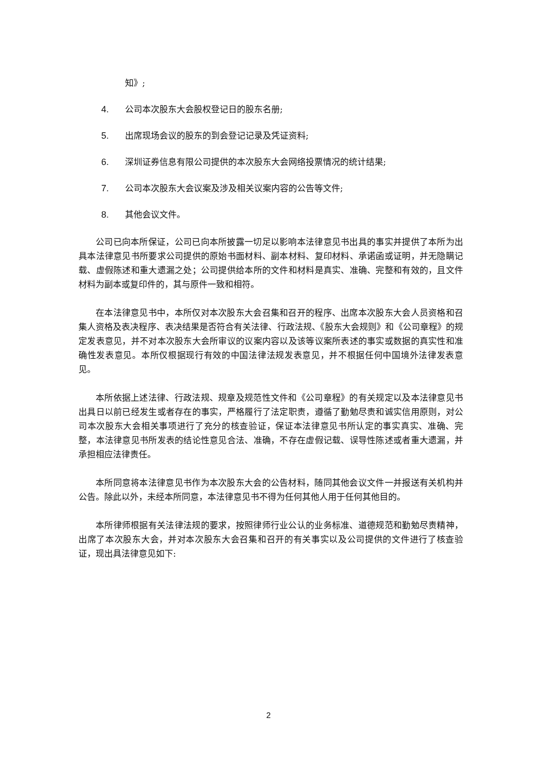知》;
4. 公司本次股东大会股权登记日的股东名册;
5. 出席现场会议的股东的到会登记记录及凭证资料;
6. 深圳证券信息有限公司提供的本次股东大会网络投票情况的统计结果;
7. 公司本次股东大会议案及涉及相关议案内容的公告等文件;
8. 其他会议文件。
公司已向本所保证，公司已向本所披露一切足以影响本法律意见书出具的事实并提供了本所为出具本法律意见书所要求公司提供的原始书面材料、副本材料、复印材料、承诺函或证明，并无隐瞒记载、虚假陈述和重大遗漏之处；公司提供给本所的文件和材料是真实、准确、完整和有效的，且文件材料为副本或复印件的，其与原件一致和相符。
在本法律意见书中，本所仅对本次股东大会召集和召开的程序、出席本次股东大会人员资格和召集人资格及表决程序、表决结果是否符合有关法律、行政法规、《股东大会规则》和《公司章程》的规定发表意见，并不对本次股东大会所审议的议案内容以及该等议案所表述的事实或数据的真实性和准确性发表意见。本所仅根据现行有效的中国法律法规发表意见，并不根据任何中国境外法律发表意见。
本所依据上述法律、行政法规、规章及规范性文件和《公司章程》的有关规定以及本法律意见书出具日以前已经发生或者存在的事实，严格履行了法定职责，遵循了勤勉尽责和诚实信用原则，对公司本次股东大会相关事项进行了充分的核查验证，保证本法律意见书所认定的事实真实、准确、完整，本法律意见书所发表的结论性意见合法、准确，不存在虚假记载、误导性陈述或者重大遗漏，并承担相应法律责任。
本所同意将本法律意见书作为本次股东大会的公告材料，随同其他会议文件一并报送有关机构并公告。除此以外，未经本所同意，本法律意见书不得为任何其他人用于任何其他目的。
本所律师根据有关法律法规的要求，按照律师行业公认的业务标准、道德规范和勤勉尽责精神，出席了本次股东大会，并对本次股东大会召集和召开的有关事实以及公司提供的文件进行了核查验证，现出具法律意见如下:
2